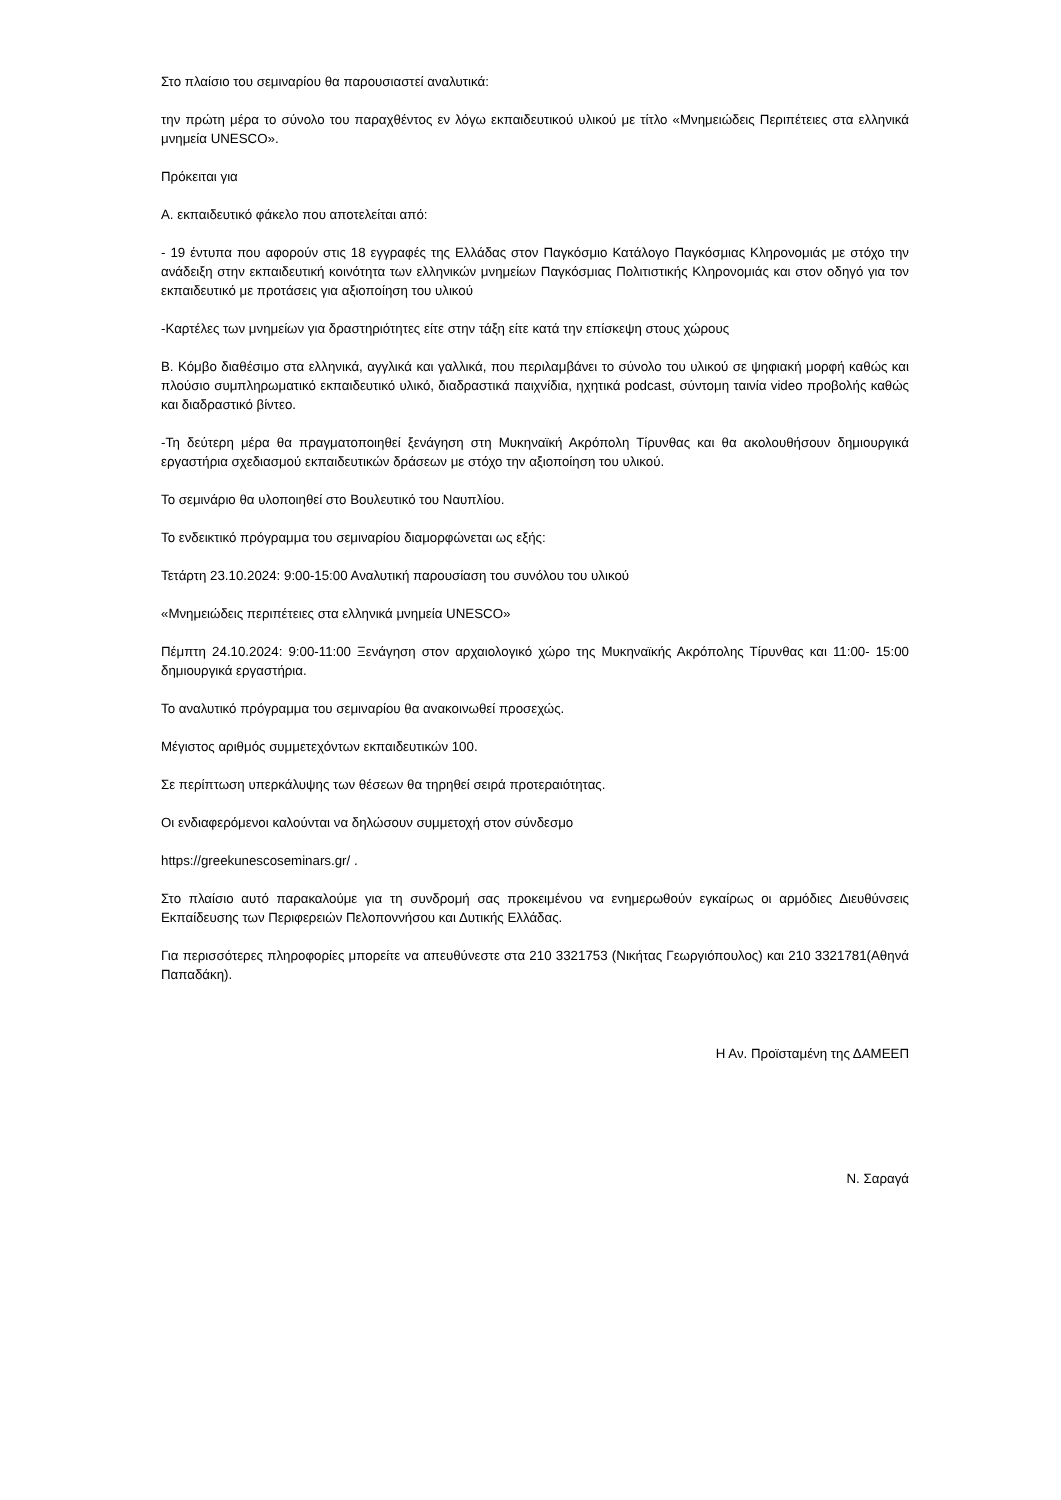Στο πλαίσιο του σεμιναρίου θα παρουσιαστεί αναλυτικά:
την πρώτη μέρα το σύνολο του παραχθέντος εν λόγω εκπαιδευτικού υλικού με τίτλο «Μνημειώδεις Περιπέτειες στα ελληνικά μνημεία UNESCO».
Πρόκειται για
Α. εκπαιδευτικό φάκελο που αποτελείται από:
- 19 έντυπα που αφορούν στις 18 εγγραφές της Ελλάδας στον Παγκόσμιο Κατάλογο Παγκόσμιας Κληρονομιάς με στόχο την ανάδειξη στην εκπαιδευτική κοινότητα των ελληνικών μνημείων Παγκόσμιας Πολιτιστικής Κληρονομιάς και στον οδηγό για τον εκπαιδευτικό με προτάσεις για αξιοποίηση του υλικού
-Καρτέλες των μνημείων για δραστηριότητες είτε στην τάξη είτε κατά την επίσκεψη στους χώρους
Β. Κόμβο διαθέσιμο στα ελληνικά, αγγλικά και γαλλικά, που περιλαμβάνει το σύνολο του υλικού σε ψηφιακή μορφή καθώς και πλούσιο συμπληρωματικό εκπαιδευτικό υλικό, διαδραστικά παιχνίδια, ηχητικά podcast, σύντομη ταινία video προβολής καθώς και διαδραστικό βίντεο.
-Τη δεύτερη μέρα θα πραγματοποιηθεί ξενάγηση στη Μυκηναϊκή Ακρόπολη Τίρυνθας και θα ακολουθήσουν δημιουργικά εργαστήρια σχεδιασμού εκπαιδευτικών δράσεων με στόχο την αξιοποίηση του υλικού.
Το σεμινάριο θα υλοποιηθεί στο Βουλευτικό του Ναυπλίου.
Το ενδεικτικό πρόγραμμα του σεμιναρίου διαμορφώνεται ως εξής:
Τετάρτη 23.10.2024: 9:00-15:00 Αναλυτική παρουσίαση του συνόλου του υλικού
«Μνημειώδεις περιπέτειες στα ελληνικά μνημεία UNESCO»
Πέμπτη 24.10.2024: 9:00-11:00 Ξενάγηση στον αρχαιολογικό χώρο της Μυκηναϊκής Ακρόπολης Τίρυνθας και 11:00- 15:00 δημιουργικά εργαστήρια.
Το αναλυτικό πρόγραμμα του σεμιναρίου θα ανακοινωθεί προσεχώς.
Μέγιστος αριθμός συμμετεχόντων εκπαιδευτικών 100.
Σε περίπτωση υπερκάλυψης των θέσεων θα τηρηθεί σειρά προτεραιότητας.
Οι ενδιαφερόμενοι καλούνται να δηλώσουν συμμετοχή στον σύνδεσμο
https://greekunescoseminars.gr/ .
Στο πλαίσιο αυτό παρακαλούμε για τη συνδρομή σας προκειμένου να ενημερωθούν εγκαίρως οι αρμόδιες Διευθύνσεις Εκπαίδευσης των Περιφερειών Πελοποννήσου και Δυτικής Ελλάδας.
Για περισσότερες πληροφορίες μπορείτε να απευθύνεστε στα 210 3321753 (Νικήτας Γεωργιόπουλος) και 210 3321781(Αθηνά Παπαδάκη).
Η Αν. Προϊσταμένη της ΔΑΜΕΕΠ
Ν. Σαραγά